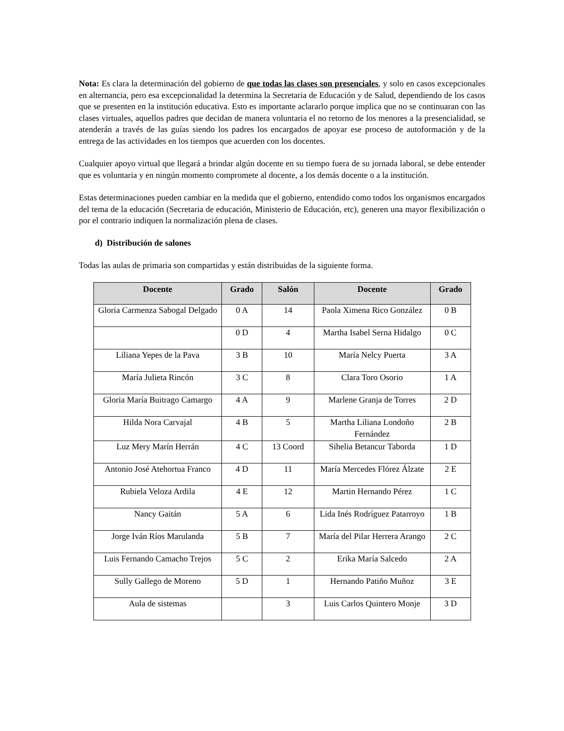Nota: Es clara la determinación del gobierno de que todas las clases son presenciales, y solo en casos excepcionales en alternancia, pero esa excepcionalidad la determina la Secretaria de Educación y de Salud, dependiendo de los casos que se presenten en la institución educativa. Esto es importante aclararlo porque implica que no se continuaran con las clases virtuales, aquellos padres que decidan de manera voluntaria el no retorno de los menores a la presencialidad, se atenderán a través de las guías siendo los padres los encargados de apoyar ese proceso de autoformación y de la entrega de las actividades en los tiempos que acuerden con los docentes.
Cualquier apoyo virtual que llegará a brindar algún docente en su tiempo fuera de su jornada laboral, se debe entender que es voluntaria y en ningún momento compromete al docente, a los demás docente o a la institución.
Estas determinaciones pueden cambiar en la medida que el gobierno, entendido como todos los organismos encargados del tema de la educación (Secretaria de educación, Ministerio de Educación, etc), generen una mayor flexibilización o por el contrario indiquen la normalización plena de clases.
d) Distribución de salones
Todas las aulas de primaria son compartidas y están distribuidas de la siguiente forma.
| Docente | Grado | Salón | Docente | Grado |
| --- | --- | --- | --- | --- |
| Gloria Carmenza Sabogal Delgado | 0 A | 14 | Paola Ximena Rico González | 0 B |
| | 0 D | 4 | Martha Isabel Serna Hidalgo | 0 C |
| Liliana Yepes de la Pava | 3 B | 10 | María Nelcy Puerta | 3 A |
| María Julieta Rincón | 3 C | 8 | Clara Toro Osorio | 1 A |
| Gloria María Buitrago Camargo | 4 A | 9 | Marlene Granja de Torres | 2 D |
| Hilda Nora Carvajal | 4 B | 5 | Martha Liliana Londoño Fernández | 2 B |
| Luz Mery Marín Herrán | 4 C | 13 Coord | Sihelia Betancur Taborda | 1 D |
| Antonio José Atehortua Franco | 4 D | 11 | María Mercedes Flórez Álzate | 2 E |
| Rubiela Veloza Ardila | 4 E | 12 | Martin Hernando Pérez | 1 C |
| Nancy Gaitán | 5 A | 6 | Lida Inés Rodríguez Patarroyo | 1 B |
| Jorge Iván Ríos Marulanda | 5 B | 7 | María del Pilar Herrera Arango | 2 C |
| Luis Fernando Camacho Trejos | 5 C | 2 | Erika María Salcedo | 2 A |
| Sully Gallego de Moreno | 5 D | 1 | Hernando Patiño Muñoz | 3 E |
| Aula de sistemas | | 3 | Luis Carlos Quintero Monje | 3 D |